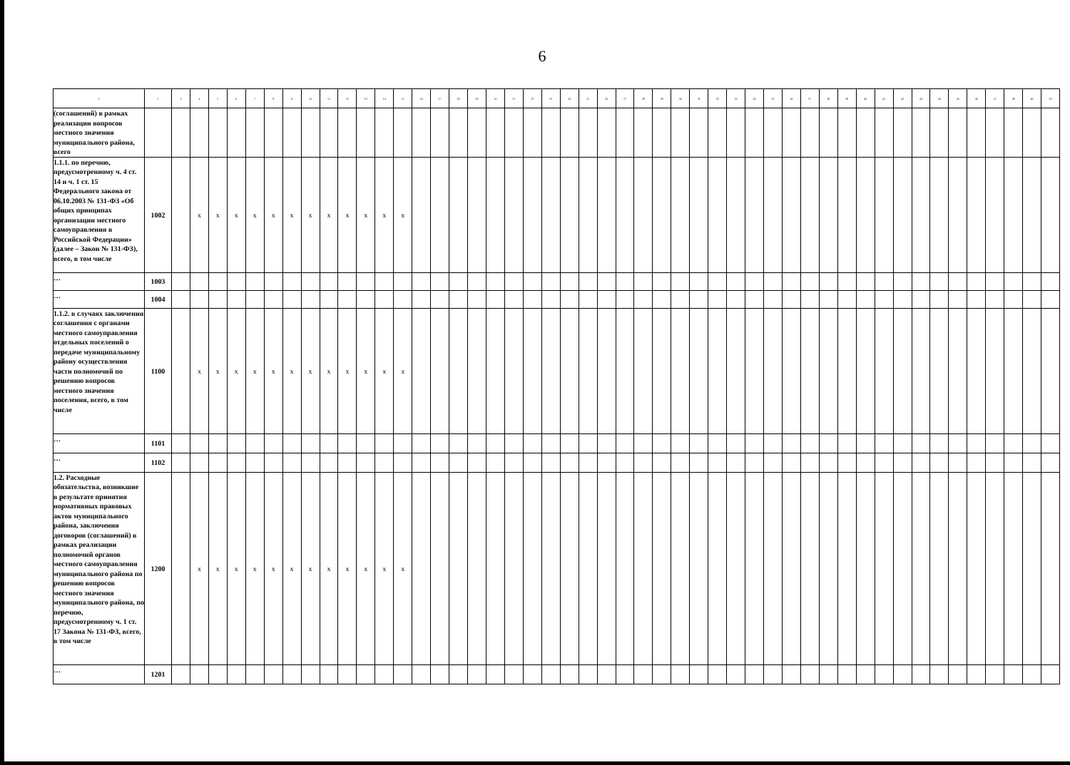6
| 1 | 2 | 3 | 4 | 5 | 6 | 7 | 8 | 9 | 10 | 11 | 12 | 13 | 14 | 15 | 16 | 17 | 18 | 19 | 20 | 21 | 22 | 23 | 24 | 25 | 26 | 27 | 28 | 29 | 30 | 31 | 32 | 33 | 34 | 35 | 36 | 37 | 38 | 39 | 40 | 41 | 42 | 43 | 44 | 45 | 46 | 47 | 48 | 49 | 50 |
| --- | --- | --- | --- | --- | --- | --- | --- | --- | --- | --- | --- | --- | --- | --- | --- | --- | --- | --- | --- | --- | --- | --- | --- | --- | --- | --- | --- | --- | --- | --- | --- | --- | --- | --- | --- | --- | --- | --- | --- | --- | --- | --- | --- | --- | --- | --- | --- | --- | --- |
| (соглашений) в рамках реализации вопросов местного значения муниципального района, всего | | | | | | | | | | | | | | | | | | | | | | | | | | | | | | | | | | | | | | | | | | | | | | | | | |
| 1.1.1. по перечню, предусмотренному ч. 4 ст. 14 и ч. 1 ст. 15 Федерального закона от 06.10.2003 № 131-ФЗ «Об общих принципах организации местного самоуправления в Российской Федерации» (далее – Закон № 131-ФЗ), всего, в том числе | 1002 | | x | x | x | x | x | x | x | x | x | x | x | x | | | | | | | | | | | | | | | | | | | | | | | | | | | | | | | | | | | |
| … | 1003 | | | | | | | | | | | | | | | | | | | | | | | | | | | | | | | | | | | | | | | | | | | | | | | | |
| … | 1004 | | | | | | | | | | | | | | | | | | | | | | | | | | | | | | | | | | | | | | | | | | | | | | | | |
| 1.1.2. в случаях заключения соглашения с органами местного самоуправления отдельных поселений о передаче муниципальному району осуществления части полномочий по решению вопросов местного значения поселения, всего, в том числе | 1100 | | x | x | x | x | x | x | x | x | x | x | x | x | | | | | | | | | | | | | | | | | | | | | | | | | | | | | | | | | | | |
| … | 1101 | | | | | | | | | | | | | | | | | | | | | | | | | | | | | | | | | | | | | | | | | | | | | | | | |
| … | 1102 | | | | | | | | | | | | | | | | | | | | | | | | | | | | | | | | | | | | | | | | | | | | | | | | |
| 1.2. Расходные обязательства, возникшие в результате принятия нормативных правовых актов муниципального района, заключения договоров (соглашений) в рамках реализации полномочий органов местного самоуправления муниципального района по решению вопросов местного значения муниципального района, по перечню, предусмотренному ч. 1 ст. 17 Закона № 131-ФЗ, всего, в том числе | 1200 | | x | x | x | x | x | x | x | x | x | x | x | x | | | | | | | | | | | | | | | | | | | | | | | | | | | | | | | | | | | |
| … | 1201 | | | | | | | | | | | | | | | | | | | | | | | | | | | | | | | | | | | | | | | | | | | | | | | | |